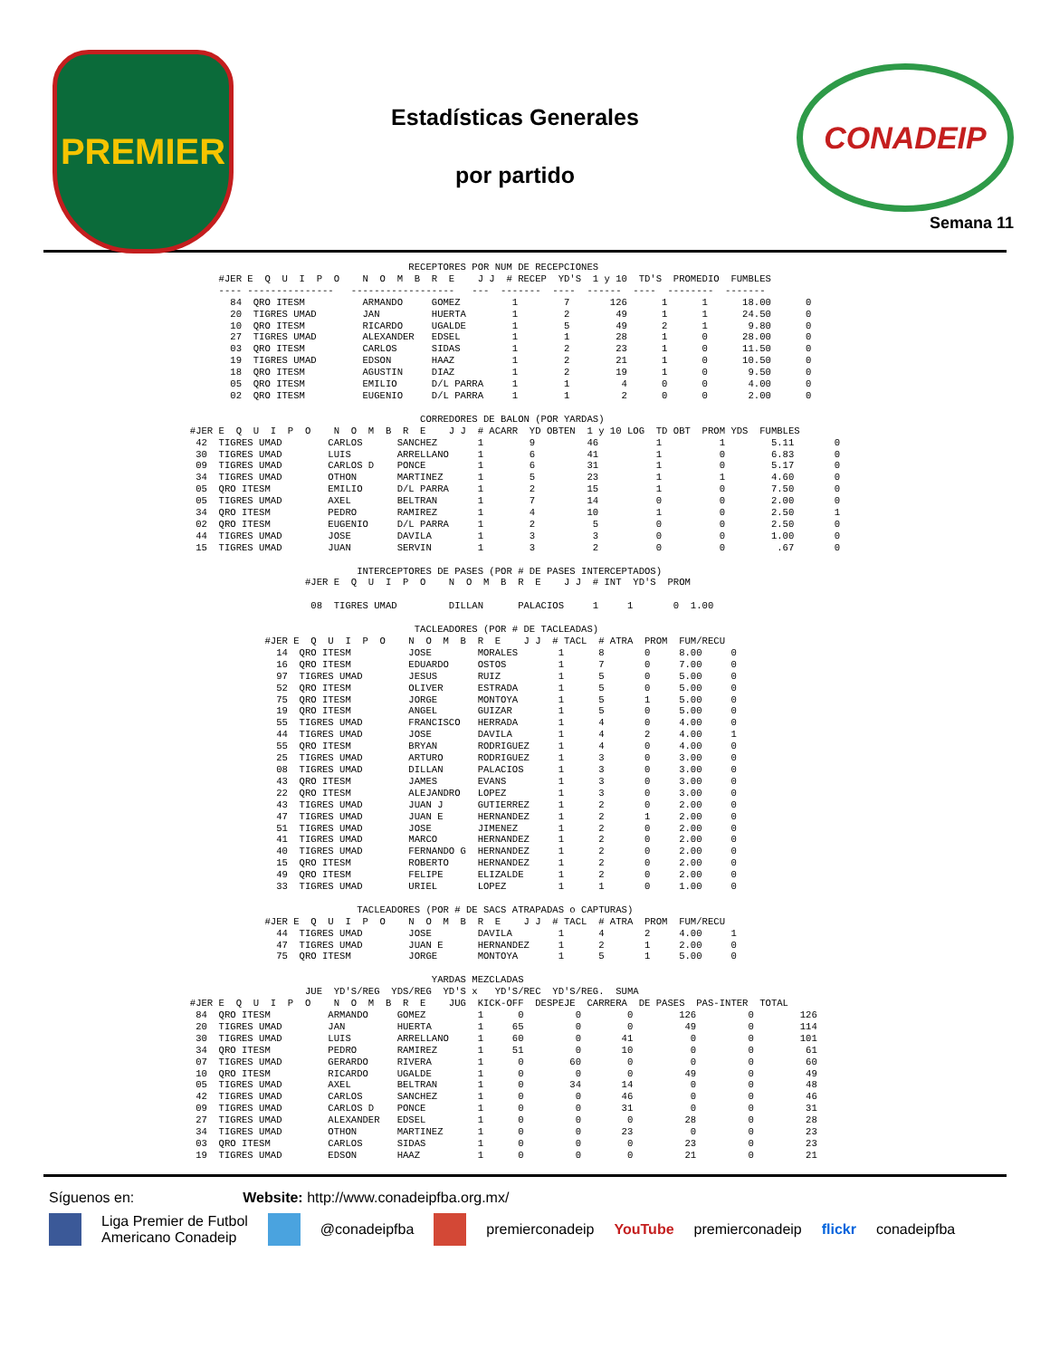PREMIER
Estadísticas Generales
por partido
CONADEIP
Semana 11
                                                                       RECEPTORES POR NUM DE RECEPCIONES
                                      #JER E  Q  U  I  P  O    N  O  M  B  R  E    J J  # RECEP  YD'S  1 y 10  TD'S  PROMEDIO  FUMBLES
                                      ---- ---------------   ------------------   ---  -------  ----  ------  ----  --------  -------
                                        84  QRO ITESM          ARMANDO     GOMEZ         1        7       126      1      1      18.00      0
                                        20  TIGRES UMAD        JAN         HUERTA        1        2        49      1      1      24.50      0
                                        10  QRO ITESM          RICARDO     UGALDE        1        5        49      2      1       9.80      0
                                        27  TIGRES UMAD        ALEXANDER   EDSEL         1        1        28      1      0      28.00      0
                                        03  QRO ITESM          CARLOS      SIDAS         1        2        23      1      0      11.50      0
                                        19  TIGRES UMAD        EDSON       HAAZ          1        2        21      1      0      10.50      0
                                        18  QRO ITESM          AGUSTIN     DIAZ          1        2        19      1      0       9.50      0
                                        05  QRO ITESM          EMILIO      D/L PARRA     1        1         4      0      0       4.00      0
                                        02  QRO ITESM          EUGENIO     D/L PARRA     1        1         2      0      0       2.00      0

                                                                         CORREDORES DE BALON (POR YARDAS)
                                 #JER E  Q  U  I  P  O    N  O  M  B  R  E    J J  # ACARR  YD OBTEN  1 y 10 LOG  TD OBT  PROM YDS  FUMBLES
                                  42  TIGRES UMAD        CARLOS      SANCHEZ       1        9         46          1          1        5.11       0
                                  30  TIGRES UMAD        LUIS        ARRELLANO     1        6         41          1          0        6.83       0
                                  09  TIGRES UMAD        CARLOS D    PONCE         1        6         31          1          0        5.17       0
                                  34  TIGRES UMAD        OTHON       MARTINEZ      1        5         23          1          1        4.60       0
                                  05  QRO ITESM          EMILIO      D/L PARRA     1        2         15          1          0        7.50       0
                                  05  TIGRES UMAD        AXEL        BELTRAN       1        7         14          0          0        2.00       0
                                  34  QRO ITESM          PEDRO       RAMIREZ       1        4         10          1          0        2.50       1
                                  02  QRO ITESM          EUGENIO     D/L PARRA     1        2          5          0          0        2.50       0
                                  44  TIGRES UMAD        JOSE        DAVILA        1        3          3          0          0        1.00       0
                                  15  TIGRES UMAD        JUAN        SERVIN        1        3          2          0          0         .67       0

                                                              INTERCEPTORES DE PASES (POR # DE PASES INTERCEPTADOS)
                                                     #JER E  Q  U  I  P  O    N  O  M  B  R  E    J J  # INT  YD'S  PROM

                                                      08  TIGRES UMAD         DILLAN      PALACIOS     1     1       0  1.00

                                                                        TACLEADORES (POR # DE TACLEADAS)
                                              #JER E  Q  U  I  P  O    N  O  M  B  R  E    J J  # TACL  # ATRA  PROM  FUM/RECU
                                                14  QRO ITESM          JOSE        MORALES       1      8       0     8.00     0
                                                16  QRO ITESM          EDUARDO     OSTOS         1      7       0     7.00     0
                                                97  TIGRES UMAD        JESUS       RUIZ          1      5       0     5.00     0
                                                52  QRO ITESM          OLIVER      ESTRADA       1      5       0     5.00     0
                                                75  QRO ITESM          JORGE       MONTOYA       1      5       1     5.00     0
                                                19  QRO ITESM          ANGEL       GUIZAR        1      5       0     5.00     0
                                                55  TIGRES UMAD        FRANCISCO   HERRADA       1      4       0     4.00     0
                                                44  TIGRES UMAD        JOSE        DAVILA        1      4       2     4.00     1
                                                55  QRO ITESM          BRYAN       RODRIGUEZ     1      4       0     4.00     0
                                                25  TIGRES UMAD        ARTURO      RODRIGUEZ     1      3       0     3.00     0
                                                08  TIGRES UMAD        DILLAN      PALACIOS      1      3       0     3.00     0
                                                43  QRO ITESM          JAMES       EVANS         1      3       0     3.00     0
                                                22  QRO ITESM          ALEJANDRO   LOPEZ         1      3       0     3.00     0
                                                43  TIGRES UMAD        JUAN J      GUTIERREZ     1      2       0     2.00     0
                                                47  TIGRES UMAD        JUAN E      HERNANDEZ     1      2       1     2.00     0
                                                51  TIGRES UMAD        JOSE        JIMENEZ       1      2       0     2.00     0
                                                41  TIGRES UMAD        MARCO       HERNANDEZ     1      2       0     2.00     0
                                                40  TIGRES UMAD        FERNANDO G  HERNANDEZ     1      2       0     2.00     0
                                                15  QRO ITESM          ROBERTO     HERNANDEZ     1      2       0     2.00     0
                                                49  QRO ITESM          FELIPE      ELIZALDE      1      2       0     2.00     0
                                                33  TIGRES UMAD        URIEL       LOPEZ         1      1       0     1.00     0

                                                              TACLEADORES (POR # DE SACS ATRAPADAS o CAPTURAS)
                                              #JER E  Q  U  I  P  O    N  O  M  B  R  E    J J  # TACL  # ATRA  PROM  FUM/RECU
                                                44  TIGRES UMAD        JOSE        DAVILA        1      4       2     4.00     1
                                                47  TIGRES UMAD        JUAN E      HERNANDEZ     1      2       1     2.00     0
                                                75  QRO ITESM          JORGE       MONTOYA       1      5       1     5.00     0

                                                                           YARDAS MEZCLADAS
                                                     JUE  YD'S/REG  YDS/REG  YD'S x   YD'S/REC  YD'S/REG.  SUMA
                                 #JER E  Q  U  I  P  O    N  O  M  B  R  E    JUG  KICK-OFF  DESPEJE  CARRERA  DE PASES  PAS-INTER  TOTAL
                                  84  QRO ITESM          ARMANDO     GOMEZ         1      0         0        0        126         0        126
                                  20  TIGRES UMAD        JAN         HUERTA        1     65         0        0         49         0        114
                                  30  TIGRES UMAD        LUIS        ARRELLANO     1     60         0       41          0         0        101
                                  34  QRO ITESM          PEDRO       RAMIREZ       1     51         0       10          0         0         61
                                  07  TIGRES UMAD        GERARDO     RIVERA        1      0        60        0          0         0         60
                                  10  QRO ITESM          RICARDO     UGALDE        1      0         0        0         49         0         49
                                  05  TIGRES UMAD        AXEL        BELTRAN       1      0        34       14          0         0         48
                                  42  TIGRES UMAD        CARLOS      SANCHEZ       1      0         0       46          0         0         46
                                  09  TIGRES UMAD        CARLOS D    PONCE         1      0         0       31          0         0         31
                                  27  TIGRES UMAD        ALEXANDER   EDSEL         1      0         0        0         28         0         28
                                  34  TIGRES UMAD        OTHON       MARTINEZ      1      0         0       23          0         0         23
                                  03  QRO ITESM          CARLOS      SIDAS         1      0         0        0         23         0         23
                                  19  TIGRES UMAD        EDSON       HAAZ          1      0         0        0         21         0         21
Síguenos en: Website: http://www.conadeipfba.org.mx/
Liga Premier de Futbol
Americano Conadeip @conadeipfba premierconadeip YouTube premierconadeip flickr conadeipfba